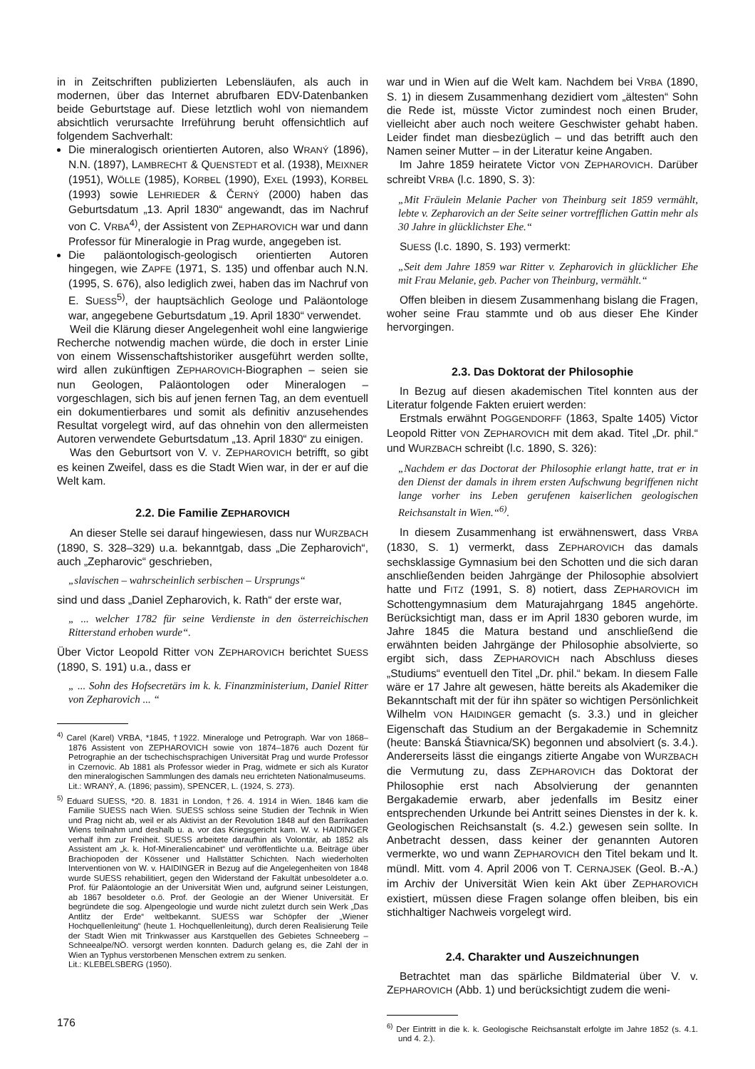in in Zeitschriften publizierten Lebensläufen, als auch in modernen, über das Internet abrufbaren EDV-Datenbanken beide Geburtstage auf. Diese letztlich wohl von niemandem absichtlich verursachte Irreführung beruht offensichtlich auf folgendem Sachverhalt:
Die mineralogisch orientierten Autoren, also WRANÝ (1896), N.N. (1897), LAMBRECHT & QUENSTEDT et al. (1938), MEIXNER (1951), WÖLLE (1985), KORBEL (1990), EXEL (1993), KORBEL (1993) sowie LEHRIEDER & ČERNÝ (2000) haben das Geburtsdatum „13. April 1830“ angewandt, das im Nachruf von C. VRBA<sup>4)</sup>, der Assistent von ZEPHAROVICH war und dann Professor für Mineralogie in Prag wurde, angegeben ist.
Die paläontologisch-geologisch orientierten Autoren hingegen, wie ZAPFE (1971, S. 135) und offenbar auch N.N. (1995, S. 676), also lediglich zwei, haben das im Nachruf von E. SUESS<sup>5)</sup>, der hauptsächlich Geologe und Paläontologe war, angegebene Geburtsdatum „19. April 1830“ verwendet.
Weil die Klärung dieser Angelegenheit wohl eine langwierige Recherche notwendig machen würde, die doch in erster Linie von einem Wissenschaftshistoriker ausgeführt werden sollte, wird allen zukünftigen ZEPHAROVICH-Biographen – seien sie nun Geologen, Paläontologen oder Mineralogen – vorgeschlagen, sich bis auf jenen fernen Tag, an dem eventuell ein dokumentierbares und somit als definitiv anzusehendes Resultat vorgelegt wird, auf das ohnehin von den allermeisten Autoren verwendete Geburtsdatum „13. April 1830“ zu einigen.
Was den Geburtsort von V. V. ZEPHAROVICH betrifft, so gibt es keinen Zweifel, dass es die Stadt Wien war, in der er auf die Welt kam.
2.2. Die Familie ZEPHAROVICH
An dieser Stelle sei darauf hingewiesen, dass nur WURZBACH (1890, S. 328–329) u.a. bekanntgab, dass „Die Zepharovich“, auch „Zepharovic“ geschrieben,
„slavischen – wahrscheinlich serbischen – Ursprungs“
sind und dass „Daniel Zepharovich, k. Rath“ der erste war,
„ ... welcher 1782 für seine Verdienste in den österreichischen Ritterstand erhoben wurde“.
Über Victor Leopold Ritter VON ZEPHAROVICH berichtet SUESS (1890, S. 191) u.a., dass er
„ ... Sohn des Hofsecretärs im k. k. Finanzministerium, Daniel Ritter von Zepharovich ... “
<sup>4)</sup> Carel (Karel) VRBA, *1845, †1922. Mineraloge und Petrograph. War von 1868–1876 Assistent von ZEPHAROVICH sowie von 1874–1876 auch Dozent für Petrographie an der tschechischsprachigen Universität Prag und wurde Professor in Czernovic. Ab 1881 als Professor wieder in Prag, widmete er sich als Kurator den mineralogischen Sammlungen des damals neu errichteten Nationalmuseums.
Lit.: WRANÝ, A. (1896; passim), SPENCER, L. (1924, S. 273).
<sup>5)</sup> Eduard SUESS, *20. 8. 1831 in London, †26. 4. 1914 in Wien. 1846 kam die Familie SUESS nach Wien. SUESS schloss seine Studien der Technik in Wien und Prag nicht ab, weil er als Aktivist an der Revolution 1848 auf den Barrikaden Wiens teilnahm und deshalb u. a. vor das Kriegsgericht kam. W. v. HAIDINGER verhalf ihm zur Freiheit. SUESS arbeitete daraufhin als Volontär, ab 1852 als Assistent am „k. k. Hof-Mineraliencabinet“ und veröffentlichte u.a. Beiträge über Brachiopoden der Kössener und Hallstätter Schichten. Nach wiederholten Interventionen von W. v. HAIDINGER in Bezug auf die Angelegenheiten von 1848 wurde SUESS rehabilitiert, gegen den Widerstand der Fakultät unbesoldeter a.o. Prof. für Paläontologie an der Universität Wien und, aufgrund seiner Leistungen, ab 1867 besoldeter o.ö. Prof. der Geologie an der Wiener Universität. Er begründete die sog. Alpengeologie und wurde nicht zuletzt durch sein Werk „Das Antlitz der Erde“ weltbekannt. SUESS war Schöpfer der „Wiener Hochquellenleitung“ (heute 1. Hochquellenleitung), durch deren Realisierung Teile der Stadt Wien mit Trinkwasser aus Karstquellen des Gebietes Schneeberg – Schneealpe/NÖ. versorgt werden konnten. Dadurch gelang es, die Zahl der in Wien an Typhus verstorbenen Menschen extrem zu senken.
Lit.: KLEBELSBERG (1950).
war und in Wien auf die Welt kam. Nachdem bei VRBA (1890, S. 1) in diesem Zusammenhang dezidiert vom „ältesten“ Sohn die Rede ist, müsste Victor zumindest noch einen Bruder, vielleicht aber auch noch weitere Geschwister gehabt haben. Leider findet man diesbezüglich – und das betrifft auch den Namen seiner Mutter – in der Literatur keine Angaben.
Im Jahre 1859 heiratete Victor VON ZEPHAROVICH. Darüber schreibt VRBA (l.c. 1890, S. 3):
„Mit Fräulein Melanie Pacher von Theinburg seit 1859 vermählt, lebte v. Zepharovich an der Seite seiner vortrefflichen Gattin mehr als 30 Jahre in glücklichster Ehe.“
SUESS (l.c. 1890, S. 193) vermerkt:
„Seit dem Jahre 1859 war Ritter v. Zepharovich in glücklicher Ehe mit Frau Melanie, geb. Pacher von Theinburg, vermählt.“
Offen bleiben in diesem Zusammenhang bislang die Fragen, woher seine Frau stammte und ob aus dieser Ehe Kinder hervorgingen.
2.3. Das Doktorat der Philosophie
In Bezug auf diesen akademischen Titel konnten aus der Literatur folgende Fakten eruiert werden:
Erstmals erwähnt POGGENDORFF (1863, Spalte 1405) Victor Leopold Ritter VON ZEPHAROVICH mit dem akad. Titel „Dr. phil.“ und WURZBACH schreibt (l.c. 1890, S. 326):
„Nachdem er das Doctorat der Philosophie erlangt hatte, trat er in den Dienst der damals in ihrem ersten Aufschwung begriffenen nicht lange vorher ins Leben gerufenen kaiserlichen geologischen Reichsanstalt in Wien.“<sup>6)</sup>.
In diesem Zusammenhang ist erwähnenswert, dass VRBA (1830, S. 1) vermerkt, dass ZEPHAROVICH das damals sechsklassige Gymnasium bei den Schotten und die sich daran anschließenden beiden Jahrgänge der Philosophie absolviert hatte und FITZ (1991, S. 8) notiert, dass ZEPHAROVICH im Schottengymnasium dem Maturajahrgang 1845 angehörte. Berücksichtigt man, dass er im April 1830 geboren wurde, im Jahre 1845 die Matura bestand und anschließend die erwähnten beiden Jahrgänge der Philosophie absolvierte, so ergibt sich, dass ZEPHAROVICH nach Abschluss dieses „Studiums“ eventuell den Titel „Dr. phil.“ bekam. In diesem Falle wäre er 17 Jahre alt gewesen, hätte bereits als Akademiker die Bekanntschaft mit der für ihn später so wichtigen Persönlichkeit Wilhelm VON HAIDINGER gemacht (s. 3.3.) und in gleicher Eigenschaft das Studium an der Bergakademie in Schemnitz (heute: Banská Štiavnica/SK) begonnen und absolviert (s. 3.4.). Andererseits lässt die eingangs zitierte Angabe von WURZBACH die Vermutung zu, dass ZEPHAROVICH das Doktorat der Philosophie erst nach Absolvierung der genannten Bergakademie erwarb, aber jedenfalls im Besitz einer entsprechenden Urkunde bei Antritt seines Dienstes in der k. k. Geologischen Reichsanstalt (s. 4.2.) gewesen sein sollte. In Anbetracht dessen, dass keiner der genannten Autoren vermerkte, wo und wann ZEPHAROVICH den Titel bekam und lt. mündl. Mitt. vom 4. April 2006 von T. CERNAJSEK (Geol. B.-A.) im Archiv der Universität Wien kein Akt über ZEPHAROVICH existiert, müssen diese Fragen solange offen bleiben, bis ein stichhaltiger Nachweis vorgelegt wird.
2.4. Charakter und Auszeichnungen
Betrachtet man das spärliche Bildmaterial über V. v. ZEPHAROVICH (Abb. 1) und berücksichtigt zudem die weni-
<sup>6)</sup> Der Eintritt in die k. k. Geologische Reichsanstalt erfolgte im Jahre 1852 (s. 4.1. und 4. 2.).
176